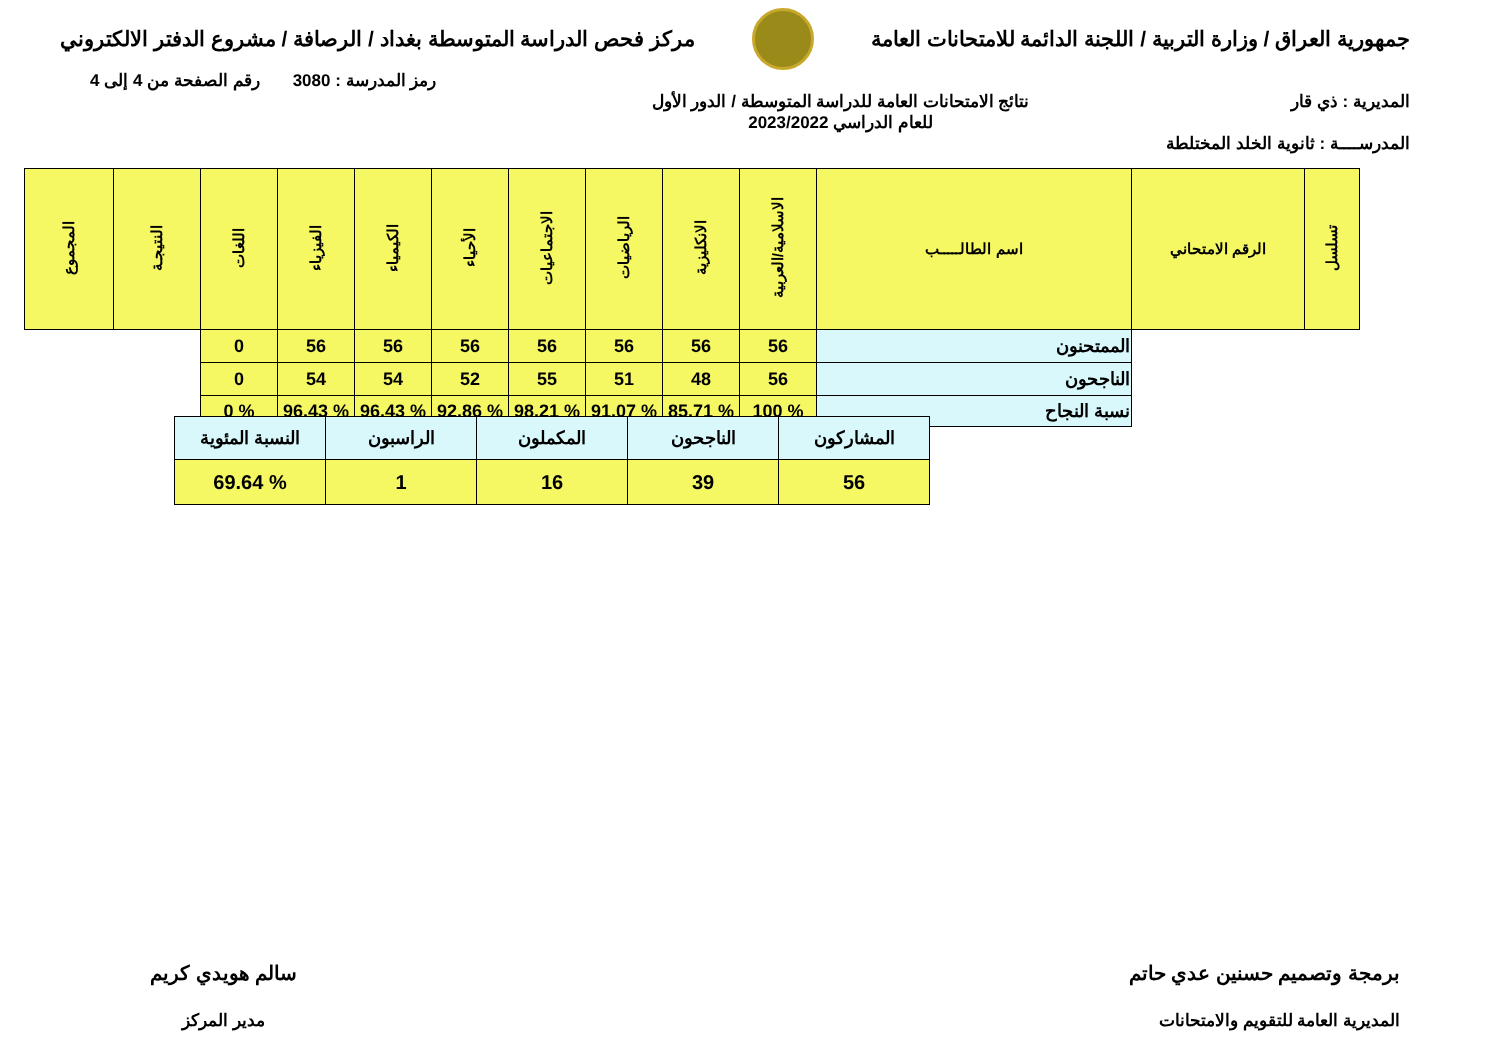جمهورية العراق / وزارة التربية / اللجنة الدائمة للامتحانات العامة
مركز فحص الدراسة المتوسطة بغداد / الرصافة / مشروع الدفتر الالكتروني
رمز المدرسة : 3080 رقم الصفحة من 4 إلى 4
المديرية : ذي قار نتائج الامتحانات العامة للدراسة المتوسطة / الدور الأول
للعام الدراسي 2023/2022
المدرســــة : ثانوية الخلد المختلطة
| تسلسل | الرقم الامتحاني | اسم الطالـــــب | الاسلامية/العربية | الانكليزية | الرياضيات | الاجتماعيات | الأحياء | الكيمياء | الفيزياء | اللغات | النتيجـة | المجموع |
| --- | --- | --- | --- | --- | --- | --- | --- | --- | --- | --- | --- | --- |
| | | الممتحنون | 56 | 56 | 56 | 56 | 56 | 56 | 56 | 0 | | |
| | | الناجحون | 56 | 48 | 51 | 55 | 52 | 54 | 54 | 0 | | |
| | | نسبة النجاح | % 100 | % 85.71 | % 91.07 | % 98.21 | % 92.86 | % 96.43 | % 96.43 | % 0 | | |
| المشاركون | الناجحون | المكملون | الراسبون | النسبة المئوية |
| 56 | 39 | 16 | 1 | % 69.64 |
برمجة وتصميم حسنين عدي حاتم
المديرية العامة للتقويم والامتحانات
سالم هويدي كريم
مدير المركز